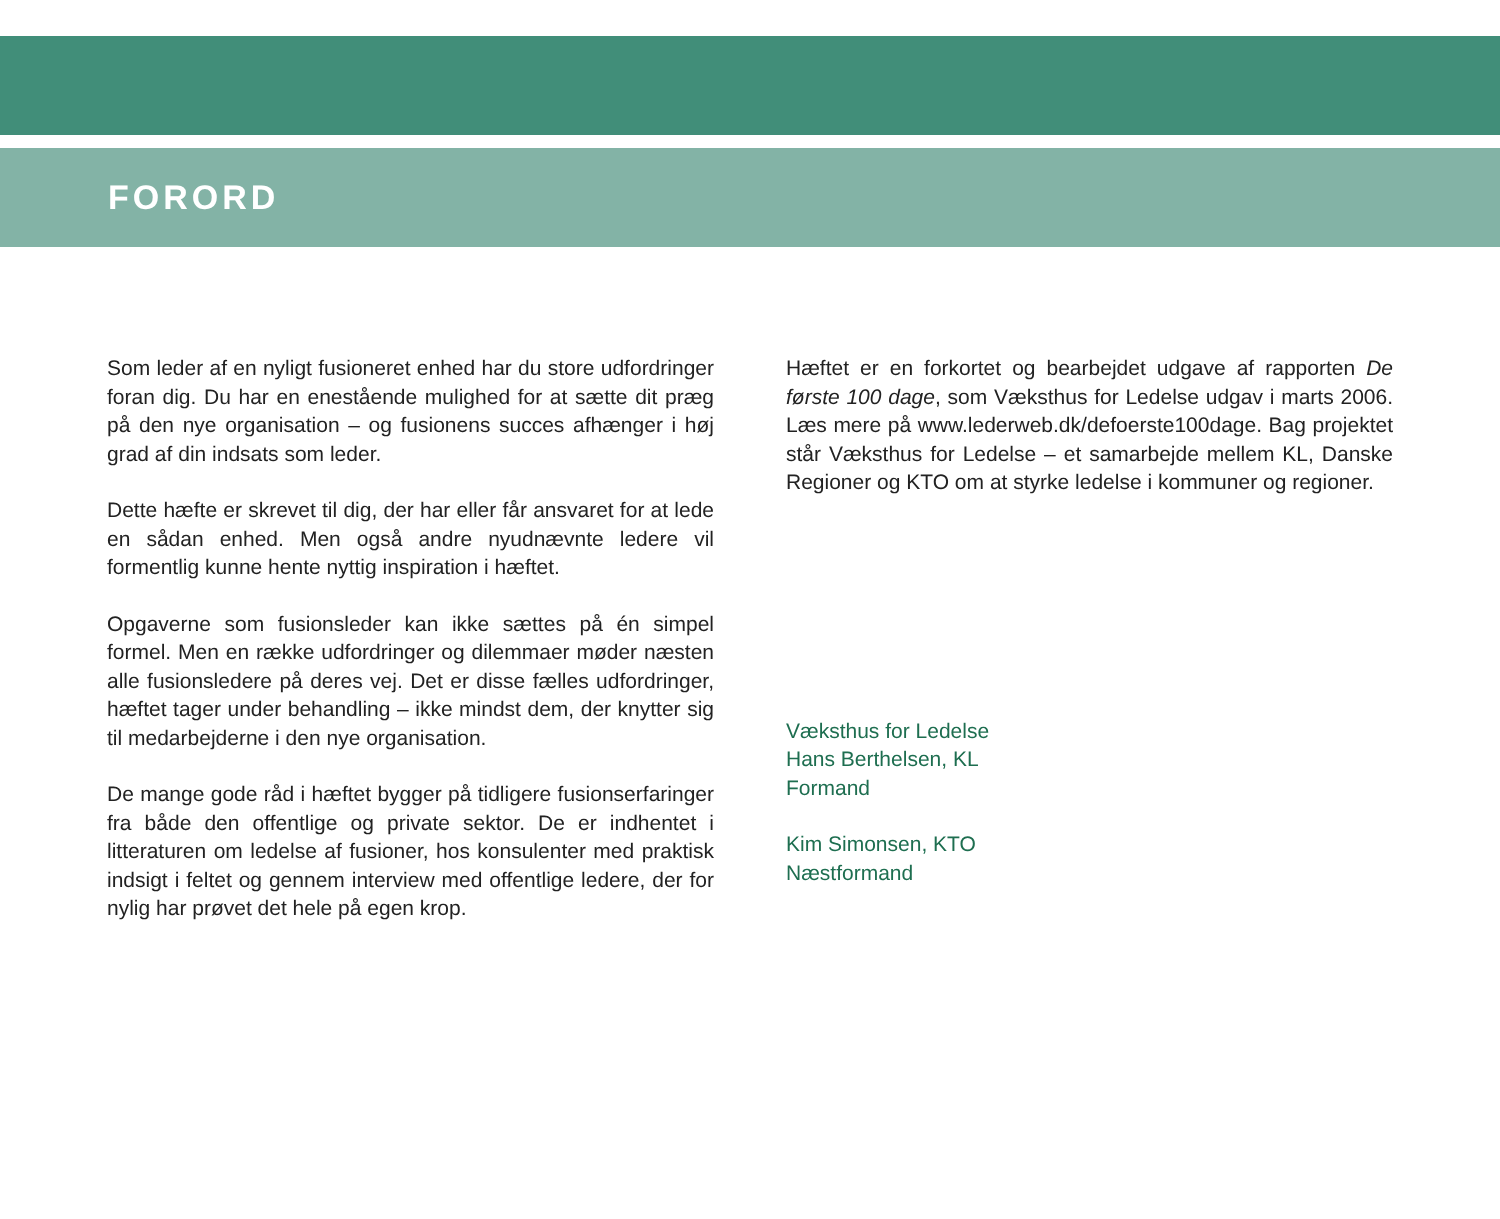FORORD
Som leder af en nyligt fusioneret enhed har du store udfordringer foran dig. Du har en enestående mulighed for at sætte dit præg på den nye organisation – og fusionens succes afhænger i høj grad af din indsats som leder.
Dette hæfte er skrevet til dig, der har eller får ansvaret for at lede en sådan enhed. Men også andre nyudnævnte ledere vil formentlig kunne hente nyttig inspiration i hæftet.
Opgaverne som fusionsleder kan ikke sættes på én simpel formel. Men en række udfordringer og dilemmaer møder næsten alle fusionsledere på deres vej. Det er disse fælles udfordringer, hæftet tager under behandling – ikke mindst dem, der knytter sig til medarbejderne i den nye organisation.
De mange gode råd i hæftet bygger på tidligere fusionserfaringer fra både den offentlige og private sektor. De er indhentet i litteraturen om ledelse af fusioner, hos konsulenter med praktisk indsigt i feltet og gennem interview med offentlige ledere, der for nylig har prøvet det hele på egen krop.
Hæftet er en forkortet og bearbejdet udgave af rapporten De første 100 dage, som Væksthus for Ledelse udgav i marts 2006. Læs mere på www.lederweb.dk/defoerste100dage. Bag projektet står Væksthus for Ledelse – et samarbejde mellem KL, Danske Regioner og KTO om at styrke ledelse i kommuner og regioner.
Væksthus for Ledelse
Hans Berthelsen, KL
Formand
Kim Simonsen, KTO
Næstformand